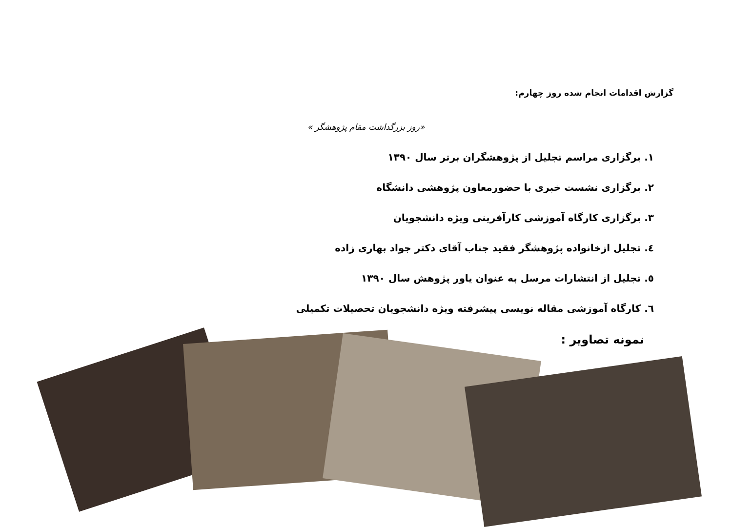گزارش اقدامات انجام شده روز چهارم:
«روز بزرگداشت مقام پژوهشگر »
۱. برگزاری مراسم تجلیل از پژوهشگران برتر سال ۱۳۹۰
۲. برگزاری نشست خبری با حضورمعاون پژوهشی دانشگاه
۳. برگزاری کارگاه آموزشی کارآفرینی ویژه دانشجویان
٤. تجلیل ازخانواده پژوهشگر فقید جناب آقای دکتر جواد بهاری زاده
٥. تجلیل از انتشارات مرسل به عنوان یاور پژوهش سال ۱۳۹۰
٦. کارگاه آموزشی مقاله نویسی پیشرفته ویژه دانشجویان تحصیلات تکمیلی
نمونه تصاویر :